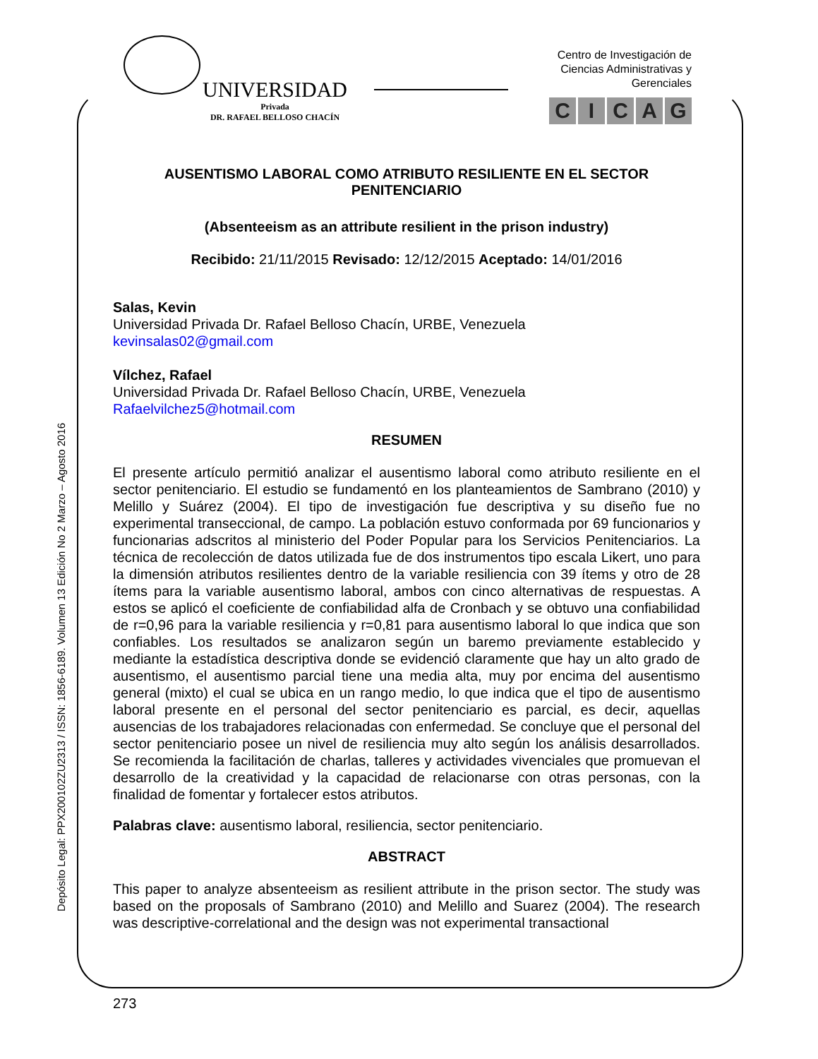UNIVERSIDAD
Privada
DR. RAFAEL BELLOSO CHACÍN
Centro de Investigación de Ciencias Administrativas y Gerenciales
CICAG
Depósito Legal: PPX200102ZU2313 / ISSN: 1856-6189. Volumen 13 Edición No 2 Marzo – Agosto 2016
AUSENTISMO LABORAL COMO ATRIBUTO RESILIENTE EN EL SECTOR PENITENCIARIO
(Absenteeism as an attribute resilient in the prison industry)
Recibido: 21/11/2015 Revisado: 12/12/2015 Aceptado: 14/01/2016
Salas, Kevin
Universidad Privada Dr. Rafael Belloso Chacín, URBE, Venezuela
kevinsalas02@gmail.com
Vílchez, Rafael
Universidad Privada Dr. Rafael Belloso Chacín, URBE, Venezuela
Rafaelvilchez5@hotmail.com
RESUMEN
El presente artículo permitió analizar el ausentismo laboral como atributo resiliente en el sector penitenciario. El estudio se fundamentó en los planteamientos de Sambrano (2010) y Melillo y Suárez (2004). El tipo de investigación fue descriptiva y su diseño fue no experimental transeccional, de campo. La población estuvo conformada por 69 funcionarios y funcionarias adscritos al ministerio del Poder Popular para los Servicios Penitenciarios. La técnica de recolección de datos utilizada fue de dos instrumentos tipo escala Likert, uno para la dimensión atributos resilientes dentro de la variable resiliencia con 39 ítems y otro de 28 ítems para la variable ausentismo laboral, ambos con cinco alternativas de respuestas. A estos se aplicó el coeficiente de confiabilidad alfa de Cronbach y se obtuvo una confiabilidad de r=0,96 para la variable resiliencia y r=0,81 para ausentismo laboral lo que indica que son confiables. Los resultados se analizaron según un baremo previamente establecido y mediante la estadística descriptiva donde se evidenció claramente que hay un alto grado de ausentismo, el ausentismo parcial tiene una media alta, muy por encima del ausentismo general (mixto) el cual se ubica en un rango medio, lo que indica que el tipo de ausentismo laboral presente en el personal del sector penitenciario es parcial, es decir, aquellas ausencias de los trabajadores relacionadas con enfermedad. Se concluye que el personal del sector penitenciario posee un nivel de resiliencia muy alto según los análisis desarrollados. Se recomienda la facilitación de charlas, talleres y actividades vivenciales que promuevan el desarrollo de la creatividad y la capacidad de relacionarse con otras personas, con la finalidad de fomentar y fortalecer estos atributos.
Palabras clave: ausentismo laboral, resiliencia, sector penitenciario.
ABSTRACT
This paper to analyze absenteeism as resilient attribute in the prison sector. The study was based on the proposals of Sambrano (2010) and Melillo and Suarez (2004). The research was descriptive-correlational and the design was not experimental transactional
273